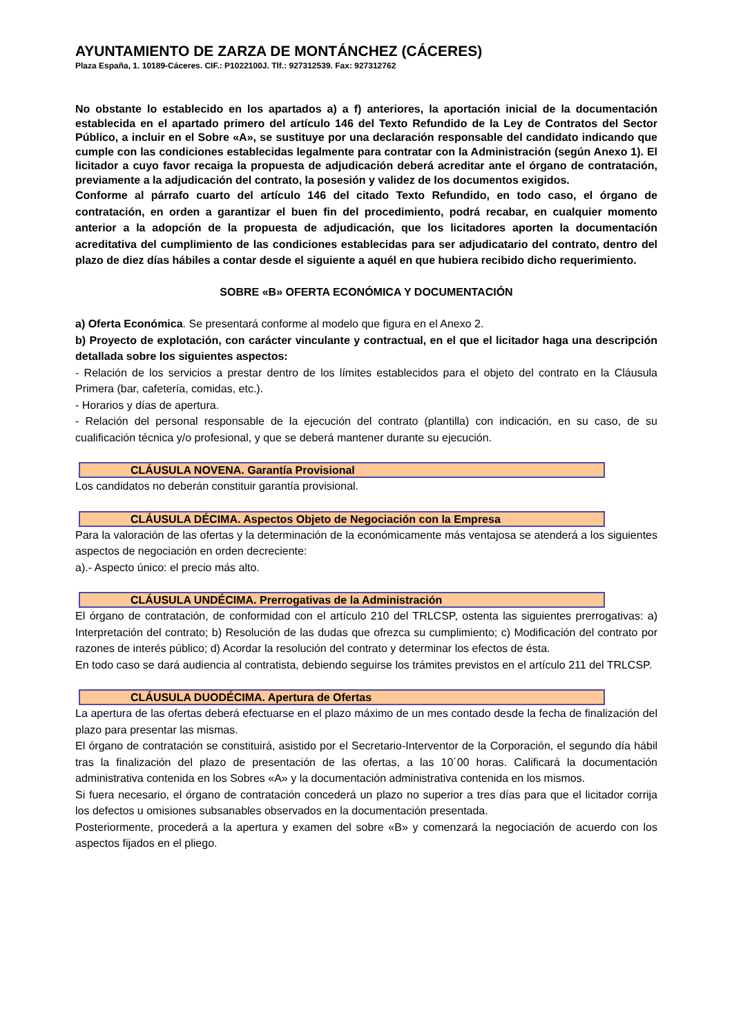AYUNTAMIENTO DE ZARZA DE MONTÁNCHEZ (CÁCERES)
Plaza España, 1. 10189-Cáceres. CIF.: P1022100J. Tlf.: 927312539. Fax: 927312762
No obstante lo establecido en los apartados a) a f) anteriores, la aportación inicial de la documentación establecida en el apartado primero del artículo 146 del Texto Refundido de la Ley de Contratos del Sector Público, a incluir en el Sobre «A», se sustituye por una declaración responsable del candidato indicando que cumple con las condiciones establecidas legalmente para contratar con la Administración (según Anexo 1). El licitador a cuyo favor recaiga la propuesta de adjudicación deberá acreditar ante el órgano de contratación, previamente a la adjudicación del contrato, la posesión y validez de los documentos exigidos.
Conforme al párrafo cuarto del artículo 146 del citado Texto Refundido, en todo caso, el órgano de contratación, en orden a garantizar el buen fin del procedimiento, podrá recabar, en cualquier momento anterior a la adopción de la propuesta de adjudicación, que los licitadores aporten la documentación acreditativa del cumplimiento de las condiciones establecidas para ser adjudicatario del contrato, dentro del plazo de diez días hábiles a contar desde el siguiente a aquél en que hubiera recibido dicho requerimiento.
SOBRE «B» OFERTA ECONÓMICA Y DOCUMENTACIÓN
a) Oferta Económica. Se presentará conforme al modelo que figura en el Anexo 2.
b) Proyecto de explotación, con carácter vinculante y contractual, en el que el licitador haga una descripción detallada sobre los siguientes aspectos:
- Relación de los servicios a prestar dentro de los límites establecidos para el objeto del contrato en la Cláusula Primera (bar, cafetería, comidas, etc.).
- Horarios y días de apertura.
- Relación del personal responsable de la ejecución del contrato (plantilla) con indicación, en su caso, de su cualificación técnica y/o profesional, y que se deberá mantener durante su ejecución.
CLÁUSULA NOVENA. Garantía Provisional
Los candidatos no deberán constituir garantía provisional.
CLÁUSULA DÉCIMA. Aspectos Objeto de Negociación con la Empresa
Para la valoración de las ofertas y la determinación de la económicamente más ventajosa se atenderá a los siguientes aspectos de negociación en orden decreciente:
a).- Aspecto único: el precio más alto.
CLÁUSULA UNDÉCIMA. Prerrogativas de la Administración
El órgano de contratación, de conformidad con el artículo 210 del TRLCSP, ostenta las siguientes prerrogativas: a) Interpretación del contrato; b) Resolución de las dudas que ofrezca su cumplimiento; c) Modificación del contrato por razones de interés público; d) Acordar la resolución del contrato y determinar los efectos de ésta.
En todo caso se dará audiencia al contratista, debiendo seguirse los trámites previstos en el artículo 211 del TRLCSP.
CLÁUSULA DUODÉCIMA. Apertura de Ofertas
La apertura de las ofertas deberá efectuarse en el plazo máximo de un mes contado desde la fecha de finalización del plazo para presentar las mismas.
El órgano de contratación se constituirá, asistido por el Secretario-Interventor de la Corporación, el segundo día hábil tras la finalización del plazo de presentación de las ofertas, a las 10´00 horas. Calificará la documentación administrativa contenida en los Sobres «A» y la documentación administrativa contenida en los mismos.
Si fuera necesario, el órgano de contratación concederá un plazo no superior a tres días para que el licitador corrija los defectos u omisiones subsanables observados en la documentación presentada.
Posteriormente, procederá a la apertura y examen del sobre «B» y comenzará la negociación de acuerdo con los aspectos fijados en el pliego.